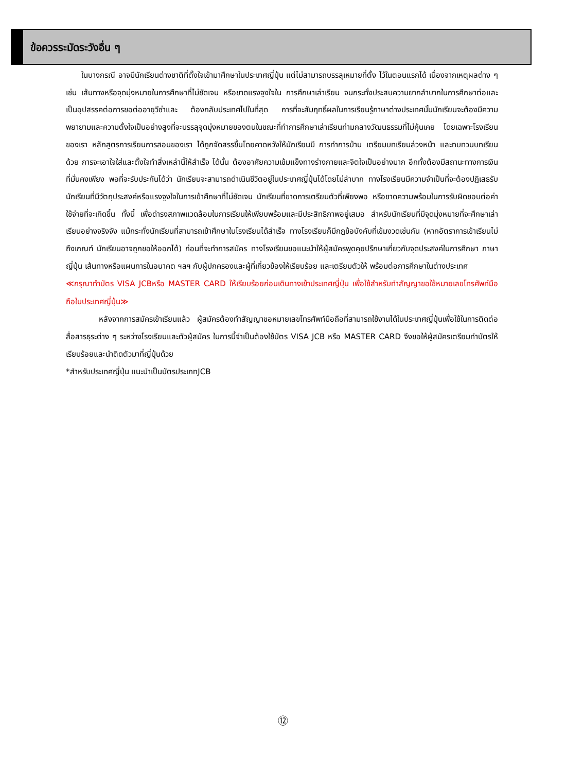ข้อควรระมัดระวังอื่น ๆ
ในบางกรณี อาจมีนักเรียนต่างชาติที่ตั้งใจเข้ามาศึกษาในประเทศญี่ปุ่น แต่ไม่สามารถบรรลุเหมายที่ตั้ง ไว้ในตอนแรกได้ เนื่องจากเหตุผลต่าง ๆ เช่น เส้นทางหรือจุดมุ่งหมายในการศึกษาที่ไม่ชัดเจน หรือขาดแรงจูงใจใน การศึกษาเล่าเรียน จนกระทั่งประสบความยากลำบากในการศึกษาต่อและเป็นอุปสรรคต่อการขอต่ออายุวีซ่าและ ต้องกลับประเทศไปในที่สุด การที่จะสัมฤทธิ์ผลในการเรียนรู้ภาษาต่างประเทศนั้นนักเรียนจะต้องมีความพยายามและความตั้งใจเป็นอย่างสูงที่จะบรรลุจุดมุ่งหมายของตนในขณะที่ทำการศึกษาเล่าเรียนท่ามกลางวัฒนธรรมที่ไม่คุ้นเคย โดยเฉพาะโรงเรียนของเรา หลักสูตรการเรียนการสอนของเรา ได้ถูกจัดสรรขึ้นโดยคาดหวังให้นักเรียนมี การทำการบ้าน เตรียมบทเรียนล่วงหน้า และทบทวนบทเรียนด้วย การจะเอาใจใส่และตั้งใจทำสิ่งเหล่านี้ให้สำเร็จ ได้นั้น ต้องอาศัยความเข้มแข็งทางร่างกายและจิตใจเป็นอย่างมาก อีกทั้งต้องมีสถานะทางการเงินที่มั่นคงเพียง พอที่จะรับประกันได้ว่า นักเรียนจะสามารถดำเนินชีวิตอยู่ในประเทศญี่ปุ่นได้โดยไม่ลำบาก ทางโรงเรียนมีความจำเป็นที่จะต้องปฏิเสธรับนักเรียนที่มีวัตถุประสงค์หรือแรงจูงใจในการเข้าศึกษาที่ไม่ชัดเจน นักเรียนที่ขาดการเตรียมตัวที่เพียงพอ หรือขาดความพร้อมในการรับผิดชอบต่อค่าใช้จ่ายที่จะเกิดขึ้น ทั้งนี้ เพื่อดำรงสภาพแวดล้อมในการเรียนให้เพียบพร้อมและมีประสิทธิภาพอยู่เสมอ สำหรับนักเรียนที่มีจุดมุ่งหมายที่จะศึกษาเล่าเรียนอย่างจริงจัง แม้กระทั่งนักเรียนที่สามารถเข้าศึกษาในโรงเรียนได้สำเร็จ ทางโรงเรียนก็มีกฎข้อบังคับที่เข้มงวดเช่นกัน (หากอัตราการเข้าเรียนไม่ถึงเกณฑ์ นักเรียนอาจถูกขอให้ออกได้) ก่อนที่จะทำการสมัคร ทางโรงเรียนขอแนะนำให้ผู้สมัครพูดคุยปรึกษาเกี่ยวกับจุดประสงค์ในการศึกษา ภาษาญี่ปุ่น เส้นทางหรือแผนการในอนาคต ฯลฯ กับผู้ปกครองและผู้ที่เกี่ยวข้องให้เรียบร้อย และเตรียมตัวให้ พร้อมต่อการศึกษาในต่างประเทศ
≪กรุณาทำบัตร VISA JCBหรือ MASTER CARD ให้เรียบร้อยก่อนเดินทางเข้าประเทศญี่ปุ่น เพื่อใช้สำหรับทำสัญญาขอใช้หมายเลขโทรศัพท์มือถือในประเทศญี่ปุ่น≫
หลังจากการสมัครเข้าเรียนแล้ว ผู้สมัครต้องทำสัญญาขอหมายเลขโทรศัพท์มือถือที่สามารถใช้งานได้ในประเทศญี่ปุ่นเพื่อใช้ในการติดต่อสื่อสารธุระต่าง ๆ ระหว่างโรงเรียนและตัวผู้สมัคร ในการนี้จำเป็นต้องใช้บัตร VISA JCB หรือ MASTER CARD จึงขอให้ผู้สมัครเตรียมทำบัตรให้เรียบร้อยและนำติดตัวมาที่ญี่ปุ่นด้วย
*สำหรับประเทศญี่ปุ่น แนะนำเป็นบัตรประเภทJCB
⑫